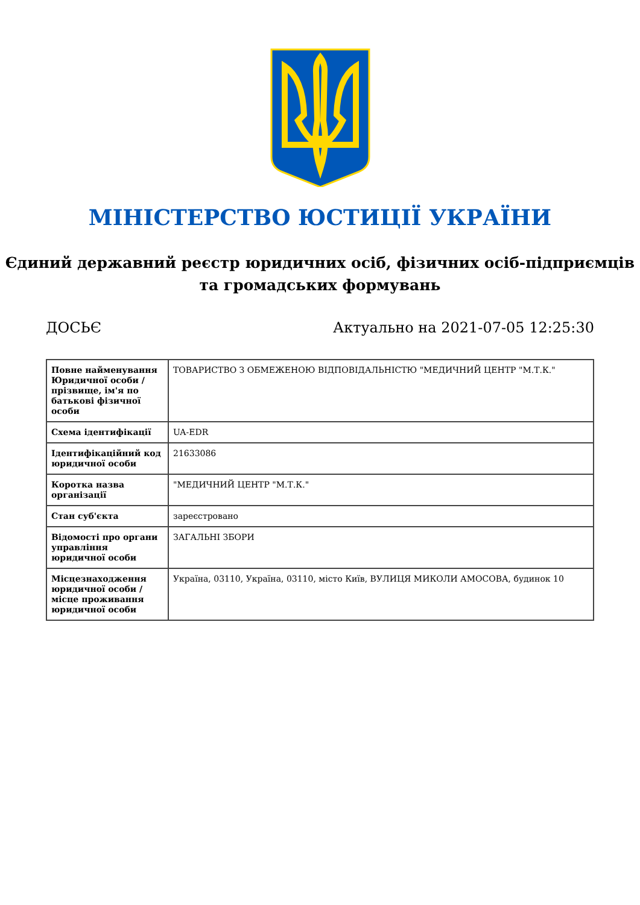МІНІСТЕРСТВО ЮСТИЦІЇ УКРАЇНИ
Єдиний державний реєстр юридичних осіб, фізичних осіб-підприємців та громадських формувань
ДОСЬЄ Актуально на 2021-07-05 12:25:30
| Повне найменування Юридичної особи / прізвище, ім'я по батькові фізичної особи | ТОВАРИСТВО З ОБМЕЖЕНОЮ ВІДПОВІДАЛЬНІСТЮ "МЕДИЧНИЙ ЦЕНТР "М.Т.К." |
| Схема ідентифікації | UA-EDR |
| Ідентифікаційний код юридичної особи | 21633086 |
| Коротка назва організації | "МЕДИЧНИЙ ЦЕНТР "М.Т.К." |
| Стан суб'єкта | зареєстровано |
| Відомості про органи управління юридичної особи | ЗАГАЛЬНІ ЗБОРИ |
| Місцезнаходження юридичної особи / місце проживання юридичної особи | Україна, 03110, Україна, 03110, місто Київ, ВУЛИЦЯ МИКОЛИ АМОСОВА, будинок 10 |